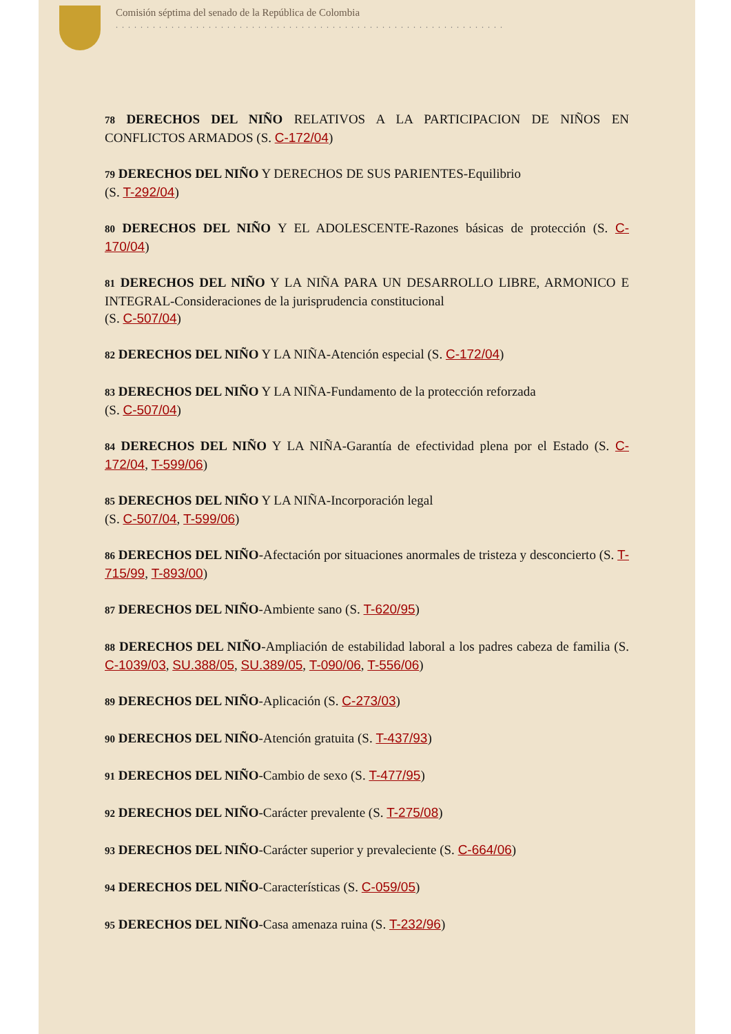Comisión séptima del senado de la República de Colombia
...............................................................
78 DERECHOS DEL NIÑO RELATIVOS A LA PARTICIPACION DE NIÑOS EN CONFLICTOS ARMADOS (S. C-172/04)
79 DERECHOS DEL NIÑO Y DERECHOS DE SUS PARIENTES-Equilibrio
(S. T-292/04)
80 DERECHOS DEL NIÑO Y EL ADOLESCENTE-Razones básicas de protección (S. C-170/04)
81 DERECHOS DEL NIÑO Y LA NIÑA PARA UN DESARROLLO LIBRE, ARMONICO E INTEGRAL-Consideraciones de la jurisprudencia constitucional
(S. C-507/04)
82 DERECHOS DEL NIÑO Y LA NIÑA-Atención especial (S. C-172/04)
83 DERECHOS DEL NIÑO Y LA NIÑA-Fundamento de la protección reforzada
(S. C-507/04)
84 DERECHOS DEL NIÑO Y LA NIÑA-Garantía de efectividad plena por el Estado (S. C-172/04, T-599/06)
85 DERECHOS DEL NIÑO Y LA NIÑA-Incorporación legal
(S. C-507/04, T-599/06)
86 DERECHOS DEL NIÑO-Afectación por situaciones anormales de tristeza y desconcierto (S. T-715/99, T-893/00)
87 DERECHOS DEL NIÑO-Ambiente sano (S. T-620/95)
88 DERECHOS DEL NIÑO-Ampliación de estabilidad laboral a los padres cabeza de familia (S. C-1039/03, SU.388/05, SU.389/05, T-090/06, T-556/06)
89 DERECHOS DEL NIÑO-Aplicación (S. C-273/03)
90 DERECHOS DEL NIÑO-Atención gratuita (S. T-437/93)
91 DERECHOS DEL NIÑO-Cambio de sexo (S. T-477/95)
92 DERECHOS DEL NIÑO-Carácter prevalente (S. T-275/08)
93 DERECHOS DEL NIÑO-Carácter superior y prevaleciente (S. C-664/06)
94 DERECHOS DEL NIÑO-Características (S. C-059/05)
95 DERECHOS DEL NIÑO-Casa amenaza ruina (S. T-232/96)